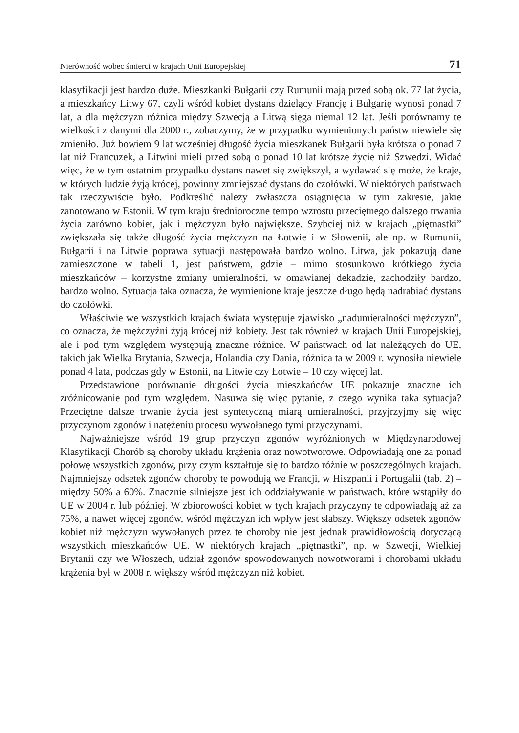Nierówność wobec śmierci w krajach Unii Europejskiej 71
klasyfikacji jest bardzo duże. Mieszkanki Bułgarii czy Rumunii mają przed sobą ok. 77 lat życia, a mieszkańcy Litwy 67, czyli wśród kobiet dystans dzielący Francję i Bułgarię wynosi ponad 7 lat, a dla mężczyzn różnica między Szwecją a Litwą sięga niemal 12 lat. Jeśli porównamy te wielkości z danymi dla 2000 r., zobaczymy, że w przypadku wymienionych państw niewiele się zmieniło. Już bowiem 9 lat wcześniej długość życia mieszkanek Bułgarii była krótsza o ponad 7 lat niż Francuzek, a Litwini mieli przed sobą o ponad 10 lat krótsze życie niż Szwedzi. Widać więc, że w tym ostatnim przypadku dystans nawet się zwiększył, a wydawać się może, że kraje, w których ludzie żyją krócej, powinny zmniejszać dystans do czołówki. W niektórych państwach tak rzeczywiście było. Podkreślić należy zwłaszcza osiągnięcia w tym zakresie, jakie zanotowano w Estonii. W tym kraju średnioroczne tempo wzrostu przeciętnego dalszego trwania życia zarówno kobiet, jak i mężczyzn było największe. Szybciej niż w krajach „piętnastki” zwiększała się także długość życia mężczyzn na Łotwie i w Słowenii, ale np. w Rumunii, Bułgarii i na Litwie poprawa sytuacji następowała bardzo wolno. Litwa, jak pokazują dane zamieszczone w tabeli 1, jest państwem, gdzie – mimo stosunkowo krótkiego życia mieszkańców – korzystne zmiany umieralności, w omawianej dekadzie, zachodziły bardzo, bardzo wolno. Sytuacja taka oznacza, że wymienione kraje jeszcze długo będą nadrabiać dystans do czołówki.
Właściwie we wszystkich krajach świata występuje zjawisko „nadumieralności mężczyzn”, co oznacza, że mężczyźni żyją krócej niż kobiety. Jest tak również w krajach Unii Europejskiej, ale i pod tym względem występują znaczne różnice. W państwach od lat należących do UE, takich jak Wielka Brytania, Szwecja, Holandia czy Dania, różnica ta w 2009 r. wynosiła niewiele ponad 4 lata, podczas gdy w Estonii, na Litwie czy Łotwie – 10 czy więcej lat.
Przedstawione porównanie długości życia mieszkańców UE pokazuje znaczne ich zróżnicowanie pod tym względem. Nasuwa się więc pytanie, z czego wynika taka sytuacja? Przeciętne dalsze trwanie życia jest syntetyczną miarą umieralności, przyjrzyjmy się więc przyczynom zgonów i natężeniu procesu wywołanego tymi przyczynami.
Najważniejsze wśród 19 grup przyczyn zgonów wyróżnionych w Międzynarodowej Klasyfikacji Chorób są choroby układu krążenia oraz nowotworowe. Odpowiadają one za ponad połowę wszystkich zgonów, przy czym kształtuje się to bardzo różnie w poszczególnych krajach. Najmniejszy odsetek zgonów choroby te powodują we Francji, w Hiszpanii i Portugalii (tab. 2) – między 50% a 60%. Znacznie silniejsze jest ich oddziaływanie w państwach, które wstąpiły do UE w 2004 r. lub później. W zbiorowości kobiet w tych krajach przyczyny te odpowiadają aż za 75%, a nawet więcej zgonów, wśród mężczyzn ich wpływ jest słabszy. Większy odsetek zgonów kobiet niż mężczyzn wywołanych przez te choroby nie jest jednak prawidłowością dotyczącą wszystkich mieszkańców UE. W niektórych krajach „piętnastki”, np. w Szwecji, Wielkiej Brytanii czy we Włoszech, udział zgonów spowodowanych nowotworami i chorobami układu krążenia był w 2008 r. większy wśród mężczyzn niż kobiet.